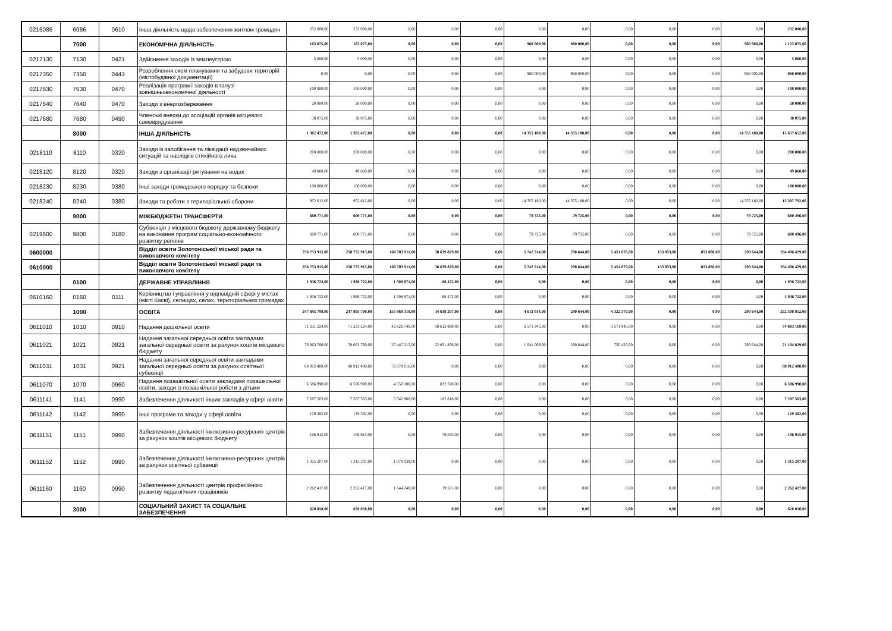| 0216086 | 6086 | 0610 | Інша діяльність щодо забезпечення житлом громадян | 252 000,00 | 252 000,00 | 0,00 | 0,00 | 0,00 | 0,00 | 0,00 | 0,00 | 0,00 | 0,00 | 0,00 | 252 000,00 |
| | 7000 | | ЕКОНОМІЧНА ДІЯЛЬНІСТЬ | 163 075,00 | 163 075,00 | 0,00 | 0,00 | 0,00 | 960 000,00 | 960 000,00 | 0,00 | 0,00 | 0,00 | 960 000,00 | 1 123 075,00 |
| 0217130 | 7130 | 0421 | Здійснення заходів із землеустрою | 5 000,00 | 5 000,00 | 0,00 | 0,00 | 0,00 | 0,00 | 0,00 | 0,00 | 0,00 | 0,00 | 0,00 | 5 000,00 |
| 0217350 | 7350 | 0443 | Розроблення схем планування та забудови територій (містобудівної документації) | 0,00 | 0,00 | 0,00 | 0,00 | 0,00 | 960 000,00 | 960 000,00 | 0,00 | 0,00 | 0,00 | 960 000,00 | 960 000,00 |
| 0217630 | 7630 | 0470 | Реалізація програм і заходів в галузі зовнішньоекономічної діяльності | 100 000,00 | 100 000,00 | 0,00 | 0,00 | 0,00 | 0,00 | 0,00 | 0,00 | 0,00 | 0,00 | 0,00 | 100 000,00 |
| 0217640 | 7640 | 0470 | Заходи з енергозбереження | 20 000,00 | 20 000,00 | 0,00 | 0,00 | 0,00 | 0,00 | 0,00 | 0,00 | 0,00 | 0,00 | 0,00 | 20 000,00 |
| 0217680 | 7680 | 0490 | Членські внески до асоціацій органів місцевого самоврядування | 38 075,00 | 38 075,00 | 0,00 | 0,00 | 0,00 | 0,00 | 0,00 | 0,00 | 0,00 | 0,00 | 0,00 | 38 075,00 |
| | 8000 | | ІНША ДІЯЛЬНІСТЬ | 1 302 472,00 | 1 302 472,00 | 0,00 | 0,00 | 0,00 | 14 355 180,00 | 14 355 180,00 | 0,00 | 0,00 | 0,00 | 14 355 180,00 | 15 657 652,00 |
| 0218110 | 8110 | 0320 | Заходи із запобігання та ліквідації надзвичайних ситуацій та наслідків стихійного лиха | 200 000,00 | 200 000,00 | 0,00 | 0,00 | 0,00 | 0,00 | 0,00 | 0,00 | 0,00 | 0,00 | 0,00 | 200 000,00 |
| 0218120 | 8120 | 0320 | Заходи з організації рятування на водах | 49 860,00 | 49 860,00 | 0,00 | 0,00 | 0,00 | 0,00 | 0,00 | 0,00 | 0,00 | 0,00 | 0,00 | 49 860,00 |
| 0218230 | 8230 | 0380 | Інші заходи громадського порядку та безпеки | 100 000,00 | 100 000,00 | 0,00 | 0,00 | 0,00 | 0,00 | 0,00 | 0,00 | 0,00 | 0,00 | 0,00 | 100 000,00 |
| 0218240 | 8240 | 0380 | Заходи та роботи з територіальної оборони | 952 612,00 | 952 612,00 | 0,00 | 0,00 | 0,00 | 14 355 180,00 | 14 355 180,00 | 0,00 | 0,00 | 0,00 | 14 355 180,00 | 15 307 792,00 |
| | 9000 | | МІЖБЮДЖЕТНІ ТРАНСФЕРТИ | 600 771,00 | 600 771,00 | 0,00 | 0,00 | 0,00 | 79 725,00 | 79 725,00 | 0,00 | 0,00 | 0,00 | 79 725,00 | 680 496,00 |
| 0219800 | 9800 | 0180 | Субвенція з місцевого бюджету державному бюджету на виконання програм соціально-економічного розвитку регіонів | 600 771,00 | 600 771,00 | 0,00 | 0,00 | 0,00 | 79 725,00 | 79 725,00 | 0,00 | 0,00 | 0,00 | 79 725,00 | 680 496,00 |
| 0600000 | | | Відділ освіти Золотоніської міської ради та виконавчого комітету | 258 753 915,00 | 258 753 915,00 | 160 703 911,00 | 38 639 829,00 | 0,00 | 5 742 514,00 | 290 644,00 | 5 451 870,00 | 133 853,00 | 853 880,00 | 290 644,00 | 264 496 429,00 |
| 0610000 | | | Відділ освіти Золотоніської міської ради та виконавчого комітету | 258 753 915,00 | 258 753 915,00 | 160 703 911,00 | 38 639 829,00 | 0,00 | 5 742 514,00 | 290 644,00 | 5 451 870,00 | 133 853,00 | 853 880,00 | 290 644,00 | 264 496 429,00 |
| | 0100 | | ДЕРЖАВНЕ УПРАВЛІННЯ | 1 936 722,00 | 1 936 722,00 | 1 508 871,00 | 68 472,00 | 0,00 | 0,00 | 0,00 | 0,00 | 0,00 | 0,00 | 0,00 | 1 936 722,00 |
| 0610160 | 0160 | 0111 | Керівництво і управління у відповідній сфері у містах (місті Києві), селищах, селах, територіальних громадах | 1 936 722,00 | 1 936 722,00 | 1 508 871,00 | 68 472,00 | 0,00 | 0,00 | 0,00 | 0,00 | 0,00 | 0,00 | 0,00 | 1 936 722,00 |
| | 1000 | | ОСВІТА | 247 895 798,00 | 247 895 798,00 | 155 968 310,00 | 34 638 297,00 | 0,00 | 4 613 014,00 | 290 644,00 | 4 322 370,00 | 0,00 | 0,00 | 290 644,00 | 252 508 812,00 |
| 0611010 | 1010 | 0910 | Надання дошкільної освіти | 71 231 224,00 | 71 231 224,00 | 42 826 740,00 | 10 612 899,00 | 0,00 | 3 571 945,00 | 0,00 | 3 571 945,00 | 0,00 | 0,00 | 0,00 | 74 803 169,00 |
| 0611021 | 1021 | 0921 | Надання загальної середньої освіти закладами загальної середньої освіти за рахунок коштів місцевого бюджету | 70 063 760,00 | 70 063 760,00 | 27 447 215,00 | 22 851 836,00 | 0,00 | 1 041 069,00 | 290 644,00 | 750 425,00 | 0,00 | 0,00 | 290 644,00 | 71 104 829,00 |
| 0611031 | 1031 | 0921 | Надання загальної середньої освіти закладами загальної середньої освіти за рахунок освітньої субвенції | 88 912 400,00 | 88 912 400,00 | 72 879 016,00 | 0,00 | 0,00 | 0,00 | 0,00 | 0,00 | 0,00 | 0,00 | 0,00 | 88 912 400,00 |
| 0611070 | 1070 | 0960 | Надання позашкільної освіти закладами позашкільної освіти, заходи із позашкільної роботи з дітьми | 6 586 990,00 | 6 586 990,00 | 4 550 100,00 | 832 598,00 | 0,00 | 0,00 | 0,00 | 0,00 | 0,00 | 0,00 | 0,00 | 6 586 990,00 |
| 0611141 | 1141 | 0990 | Забезпечення діяльності інших закладів у сфері освіти | 7 287 503,00 | 7 287 503,00 | 5 542 960,00 | 182 818,00 | 0,00 | 0,00 | 0,00 | 0,00 | 0,00 | 0,00 | 0,00 | 7 287 503,00 |
| 0611142 | 1142 | 0990 | Інші програми та заходи у сфері освіти | 129 382,00 | 129 382,00 | 0,00 | 0,00 | 0,00 | 0,00 | 0,00 | 0,00 | 0,00 | 0,00 | 0,00 | 129 382,00 |
| 0611151 | 1151 | 0990 | Забезпечення діяльності інклюзивно-ресурсних центрів за рахунок коштів місцевого бюджету | 106 915,00 | 106 915,00 | 0,00 | 78 585,00 | 0,00 | 0,00 | 0,00 | 0,00 | 0,00 | 0,00 | 0,00 | 106 915,00 |
| 0611152 | 1152 | 0990 | Забезпечення діяльності інклюзивно-ресурсних центрів за рахунок освітньої субвенції | 1 315 207,00 | 1 315 207,00 | 1 078 039,00 | 0,00 | 0,00 | 0,00 | 0,00 | 0,00 | 0,00 | 0,00 | 0,00 | 1 315 207,00 |
| 0611160 | 1160 | 0990 | Забезпечення діяльності центрів професійного розвитку педагогічних працівників | 2 262 417,00 | 2 262 417,00 | 1 644 240,00 | 79 561,00 | 0,00 | 0,00 | 0,00 | 0,00 | 0,00 | 0,00 | 0,00 | 2 262 417,00 |
| | 3000 | | СОЦІАЛЬНИЙ ЗАХИСТ ТА СОЦІАЛЬНЕ ЗАБЕЗПЕЧЕННЯ | 620 050,00 | 620 050,00 | 0,00 | 0,00 | 0,00 | 0,00 | 0,00 | 0,00 | 0,00 | 0,00 | 0,00 | 620 050,00 |